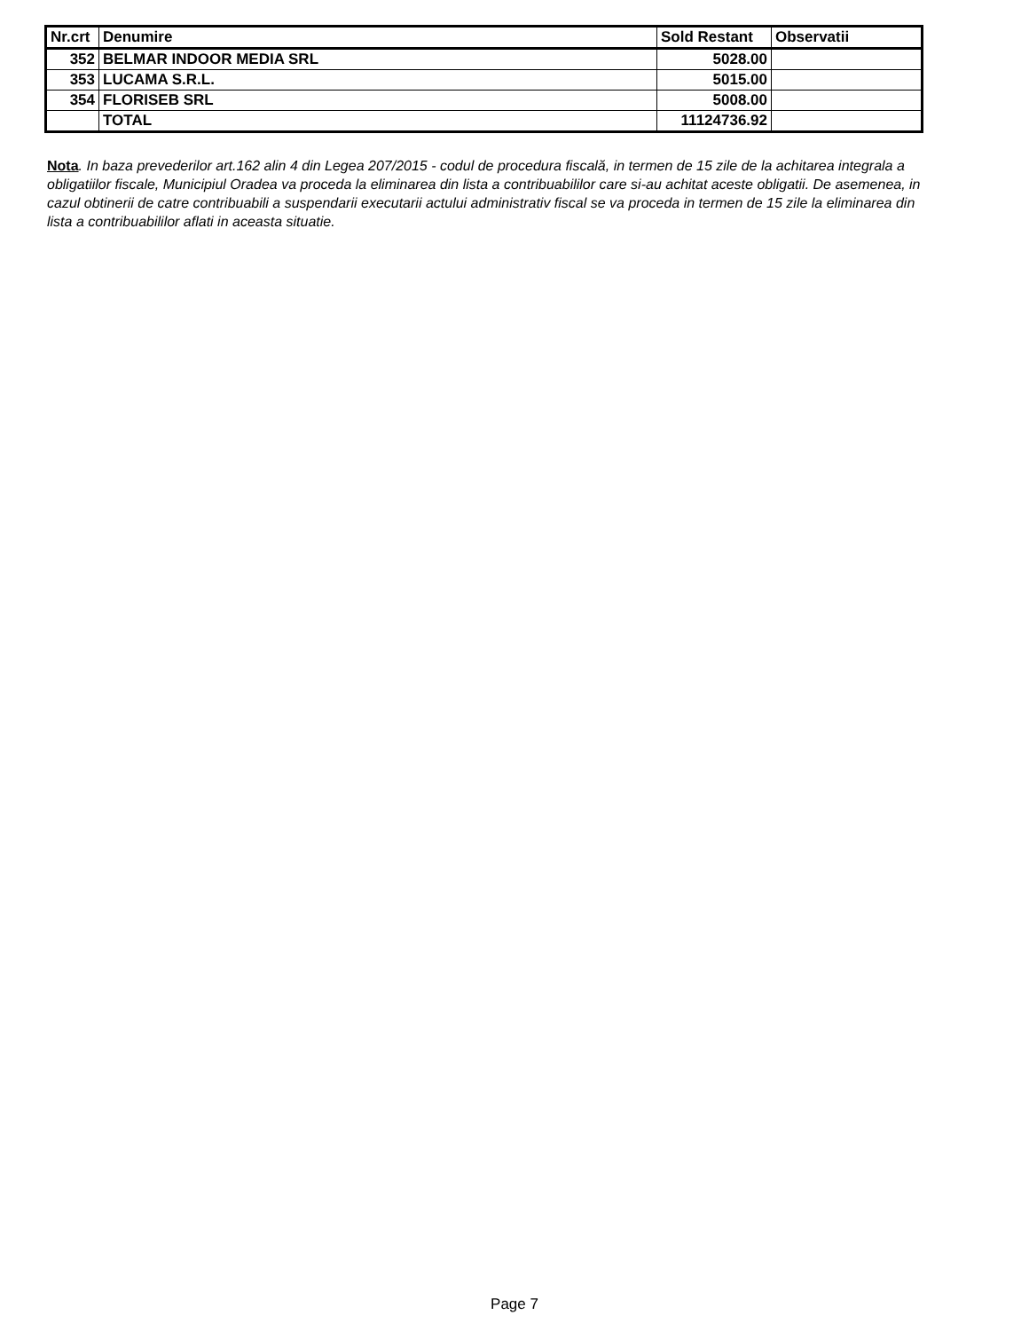| Nr.crt | Denumire | Sold Restant | Observatii |
| --- | --- | --- | --- |
| 352 | BELMAR INDOOR MEDIA SRL | 5028.00 | |
| 353 | LUCAMA S.R.L. | 5015.00 | |
| 354 | FLORISEB SRL | 5008.00 | |
| | TOTAL | 11124736.92 | |
Nota. In baza prevederilor art.162 alin 4 din Legea 207/2015 - codul de procedura fiscală, in termen de 15 zile de la achitarea integrala a obligatiilor fiscale, Municipiul Oradea va proceda la eliminarea din lista a contribuabililor care si-au achitat aceste obligatii. De asemenea, in cazul obtinerii de catre contribuabili a suspendarii executarii actului administrativ fiscal se va proceda in termen de 15 zile la eliminarea din lista a contribuabililor aflati in aceasta situatie.
Page 7